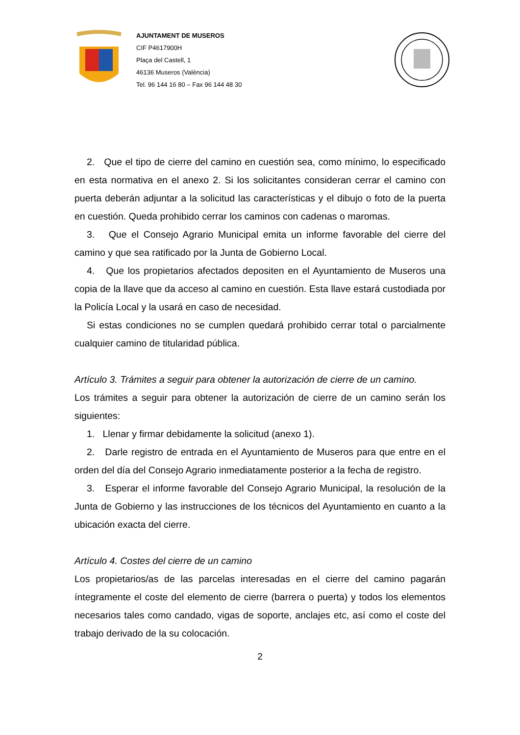AJUNTAMENT DE MUSEROS
CIF P4617900H
Plaça del Castell, 1
46136 Museros (València)
Tel. 96 144 16 80 – Fax 96 144 48 30
2. Que el tipo de cierre del camino en cuestión sea, como mínimo, lo especificado en esta normativa en el anexo 2. Si los solicitantes consideran cerrar el camino con puerta deberán adjuntar a la solicitud las características y el dibujo o foto de la puerta en cuestión. Queda prohibido cerrar los caminos con cadenas o maromas.
3. Que el Consejo Agrario Municipal emita un informe favorable del cierre del camino y que sea ratificado por la Junta de Gobierno Local.
4. Que los propietarios afectados depositen en el Ayuntamiento de Museros una copia de la llave que da acceso al camino en cuestión. Esta llave estará custodiada por la Policía Local y la usará en caso de necesidad.
Si estas condiciones no se cumplen quedará prohibido cerrar total o parcialmente cualquier camino de titularidad pública.
Artículo 3. Trámites a seguir para obtener la autorización de cierre de un camino.
Los trámites a seguir para obtener la autorización de cierre de un camino serán los siguientes:
1. Llenar y firmar debidamente la solicitud (anexo 1).
2. Darle registro de entrada en el Ayuntamiento de Museros para que entre en el orden del día del Consejo Agrario inmediatamente posterior a la fecha de registro.
3. Esperar el informe favorable del Consejo Agrario Municipal, la resolución de la Junta de Gobierno y las instrucciones de los técnicos del Ayuntamiento en cuanto a la ubicación exacta del cierre.
Artículo 4. Costes del cierre de un camino
Los propietarios/as de las parcelas interesadas en el cierre del camino pagarán íntegramente el coste del elemento de cierre (barrera o puerta) y todos los elementos necesarios tales como candado, vigas de soporte, anclajes etc, así como el coste del trabajo derivado de la su colocación.
2